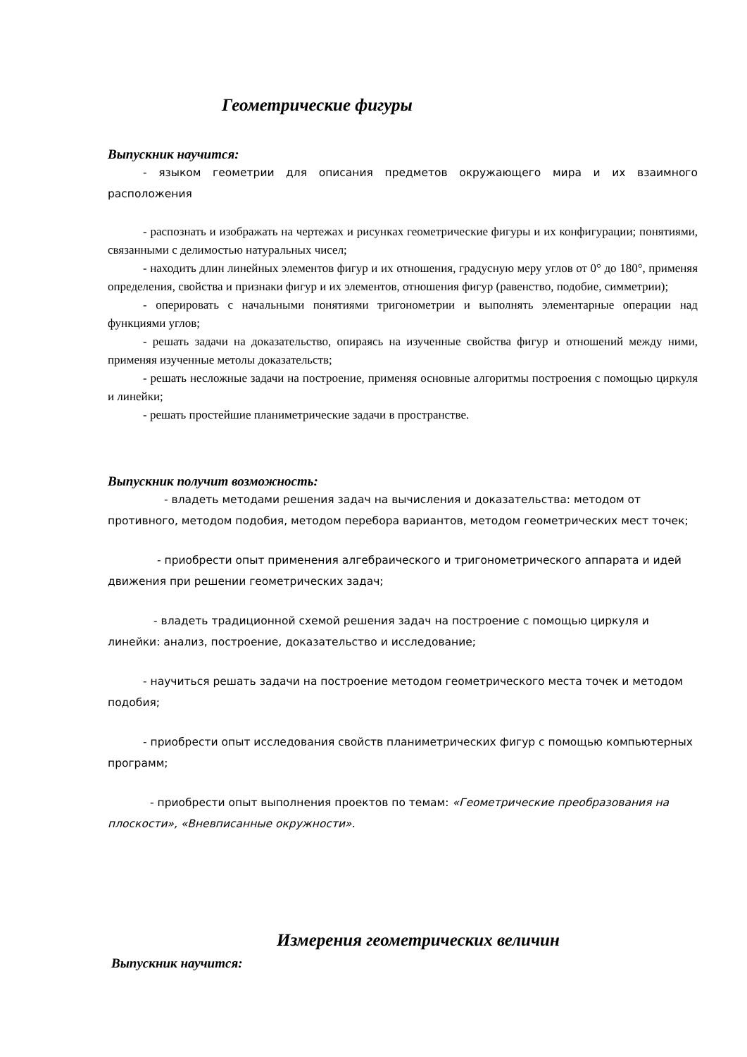Геометрические фигуры
Выпускник научится:
- языком геометрии для описания предметов окружающего мира и их взаимного расположения
- распознать и изображать на чертежах и рисунках геометрические фигуры и их конфигурации; понятиями, связанными с делимостью натуральных чисел;
- находить длин линейных элементов фигур и их отношения, градусную меру углов от 0° до 180°, применяя определения, свойства и признаки фигур и их элементов, отношения фигур (равенство, подобие, симметрии);
- оперировать с начальными понятиями тригонометрии и выполнять элементарные операции над функциями углов;
- решать задачи на доказательство, опираясь на изученные свойства фигур и отношений между ними, применяя изученные метолы доказательств;
- решать несложные задачи на построение, применяя основные алгоритмы построения с помощью циркуля и линейки;
- решать простейшие планиметрические задачи в пространстве.
Выпускник получит возможность:
- владеть методами решения задач на вычисления и доказательства: методом от противного, методом подобия, методом перебора вариантов, методом геометрических мест точек;
- приобрести опыт применения алгебраического и тригонометрического аппарата и идей движения при решении геометрических задач;
- владеть традиционной схемой решения задач на построение с помощью циркуля и линейки: анализ, построение, доказательство и исследование;
- научиться решать задачи на построение методом геометрического места точек и методом подобия;
- приобрести опыт исследования свойств планиметрических фигур с помощью компьютерных программ;
- приобрести опыт выполнения проектов по темам: «Геометрические преобразования на плоскости», «Вневписанные окружности».
Измерения геометрических величин
Выпускник научится: